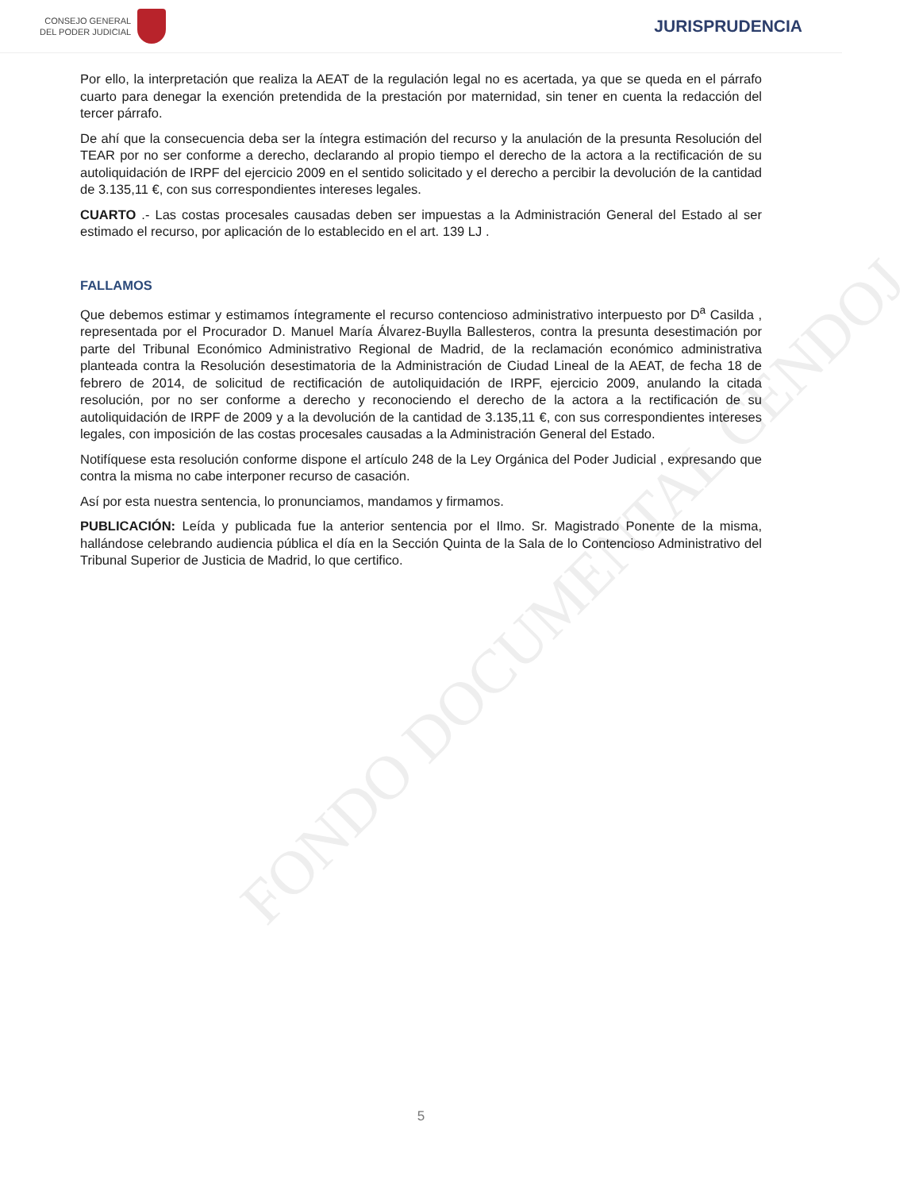FONDO DOCUMENTAL CENDOJ
CONSEJO GENERAL
DEL PODER JUDICIAL
JURISPRUDENCIA
Por ello, la interpretación que realiza la AEAT de la regulación legal no es acertada, ya que se queda en el párrafo cuarto para denegar la exención pretendida de la prestación por maternidad, sin tener en cuenta la redacción del tercer párrafo.
De ahí que la consecuencia deba ser la íntegra estimación del recurso y la anulación de la presunta Resolución del TEAR por no ser conforme a derecho, declarando al propio tiempo el derecho de la actora a la rectificación de su autoliquidación de IRPF del ejercicio 2009 en el sentido solicitado y el derecho a percibir la devolución de la cantidad de 3.135,11 €, con sus correspondientes intereses legales.
CUARTO .- Las costas procesales causadas deben ser impuestas a la Administración General del Estado al ser estimado el recurso, por aplicación de lo establecido en el art. 139 LJ .
FALLAMOS
Que debemos estimar y estimamos íntegramente el recurso contencioso administrativo interpuesto por D<sup>a</sup> Casilda , representada por el Procurador D. Manuel María Álvarez-Buylla Ballesteros, contra la presunta desestimación por parte del Tribunal Económico Administrativo Regional de Madrid, de la reclamación económico administrativa planteada contra la Resolución desestimatoria de la Administración de Ciudad Lineal de la AEAT, de fecha 18 de febrero de 2014, de solicitud de rectificación de autoliquidación de IRPF, ejercicio 2009, anulando la citada resolución, por no ser conforme a derecho y reconociendo el derecho de la actora a la rectificación de su autoliquidación de IRPF de 2009 y a la devolución de la cantidad de 3.135,11 €, con sus correspondientes intereses legales, con imposición de las costas procesales causadas a la Administración General del Estado.
Notifíquese esta resolución conforme dispone el artículo 248 de la Ley Orgánica del Poder Judicial , expresando que contra la misma no cabe interponer recurso de casación.
Así por esta nuestra sentencia, lo pronunciamos, mandamos y firmamos.
PUBLICACIÓN: Leída y publicada fue la anterior sentencia por el Ilmo. Sr. Magistrado Ponente de la misma, hallándose celebrando audiencia pública el día en la Sección Quinta de la Sala de lo Contencioso Administrativo del Tribunal Superior de Justicia de Madrid, lo que certifico.
5